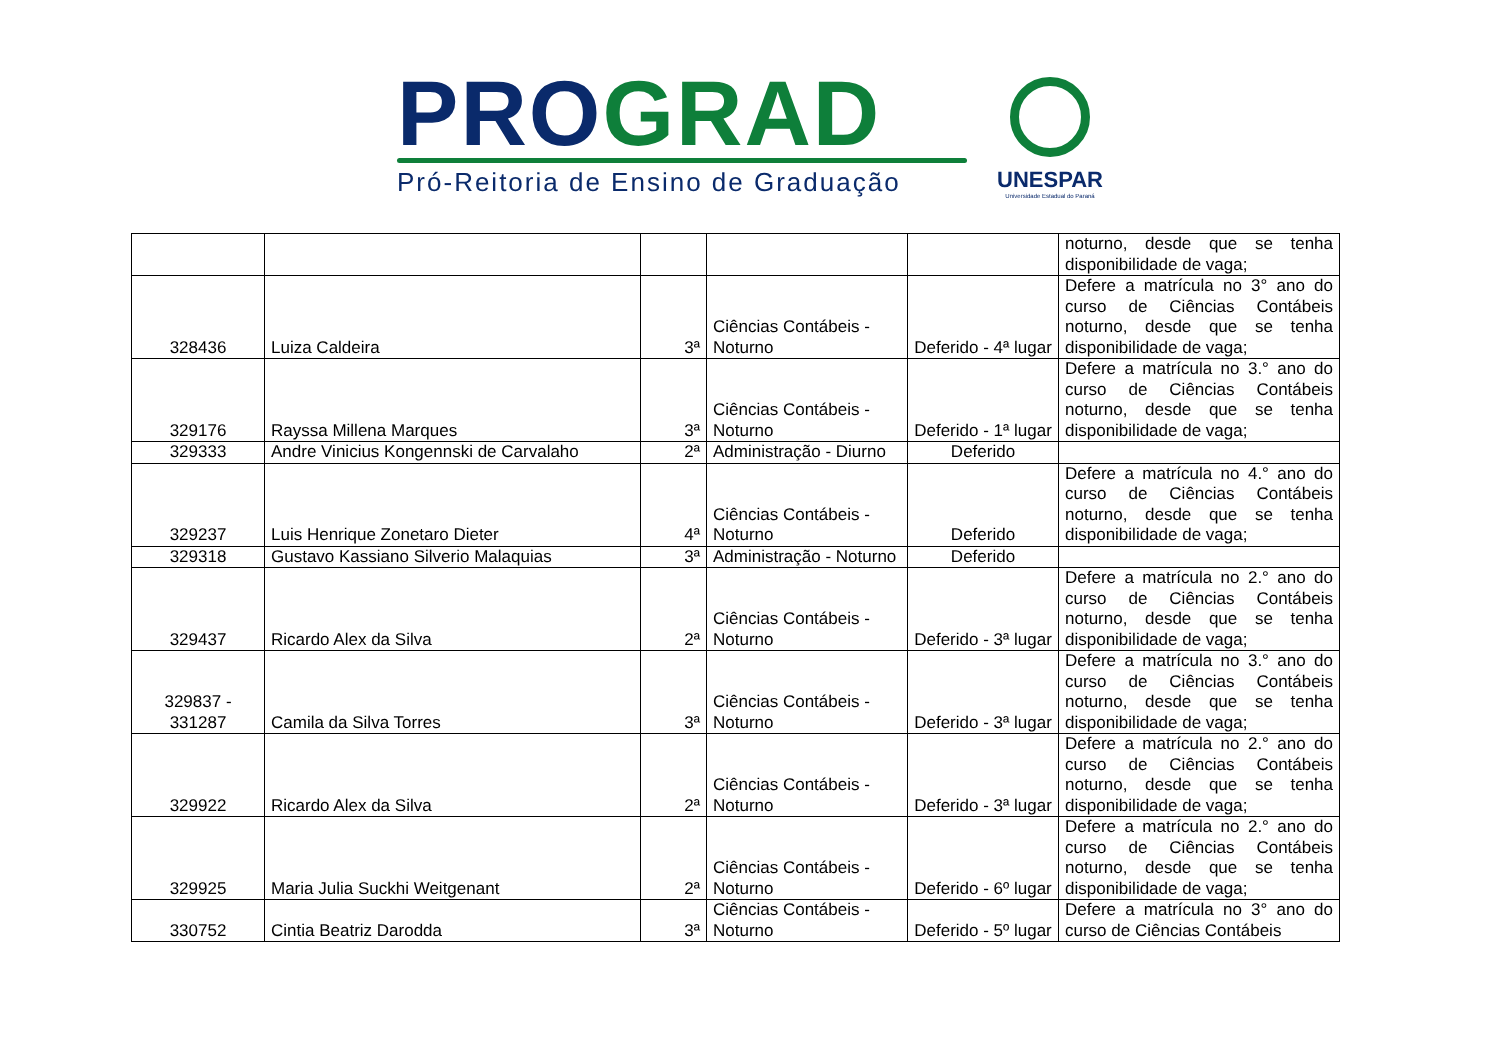PRO GRAD
Pró-Reitoria de Ensino de Graduação
UNESPAR
Universidade Estadual do Paraná
| | | | | | noturno, desde que se tenha disponibilidade de vaga; |
| 328436 | Luiza Caldeira | 3ª | Ciências Contábeis - Noturno | Deferido - 4ª lugar | Defere a matrícula no 3° ano do curso de Ciências Contábeis noturno, desde que se tenha disponibilidade de vaga; |
| 329176 | Rayssa Millena Marques | 3ª | Ciências Contábeis - Noturno | Deferido - 1ª lugar | Defere a matrícula no 3.° ano do curso de Ciências Contábeis noturno, desde que se tenha disponibilidade de vaga; |
| 329333 | Andre Vinicius Kongennski de Carvalaho | 2ª | Administração - Diurno | Deferido | |
| 329237 | Luis Henrique Zonetaro Dieter | 4ª | Ciências Contábeis - Noturno | Deferido | Defere a matrícula no 4.° ano do curso de Ciências Contábeis noturno, desde que se tenha disponibilidade de vaga; |
| 329318 | Gustavo Kassiano Silverio Malaquias | 3ª | Administração - Noturno | Deferido | |
| 329437 | Ricardo Alex da Silva | 2ª | Ciências Contábeis - Noturno | Deferido - 3ª lugar | Defere a matrícula no 2.° ano do curso de Ciências Contábeis noturno, desde que se tenha disponibilidade de vaga; |
| 329837 - 331287 | Camila da Silva Torres | 3ª | Ciências Contábeis - Noturno | Deferido - 3ª lugar | Defere a matrícula no 3.° ano do curso de Ciências Contábeis noturno, desde que se tenha disponibilidade de vaga; |
| 329922 | Ricardo Alex da Silva | 2ª | Ciências Contábeis - Noturno | Deferido - 3ª lugar | Defere a matrícula no 2.° ano do curso de Ciências Contábeis noturno, desde que se tenha disponibilidade de vaga; |
| 329925 | Maria Julia Suckhi Weitgenant | 2ª | Ciências Contábeis - Noturno | Deferido - 6º lugar | Defere a matrícula no 2.° ano do curso de Ciências Contábeis noturno, desde que se tenha disponibilidade de vaga; |
| 330752 | Cintia Beatriz Darodda | 3ª | Ciências Contábeis - Noturno | Deferido - 5º lugar | Defere a matrícula no 3° ano do curso de Ciências Contábeis |